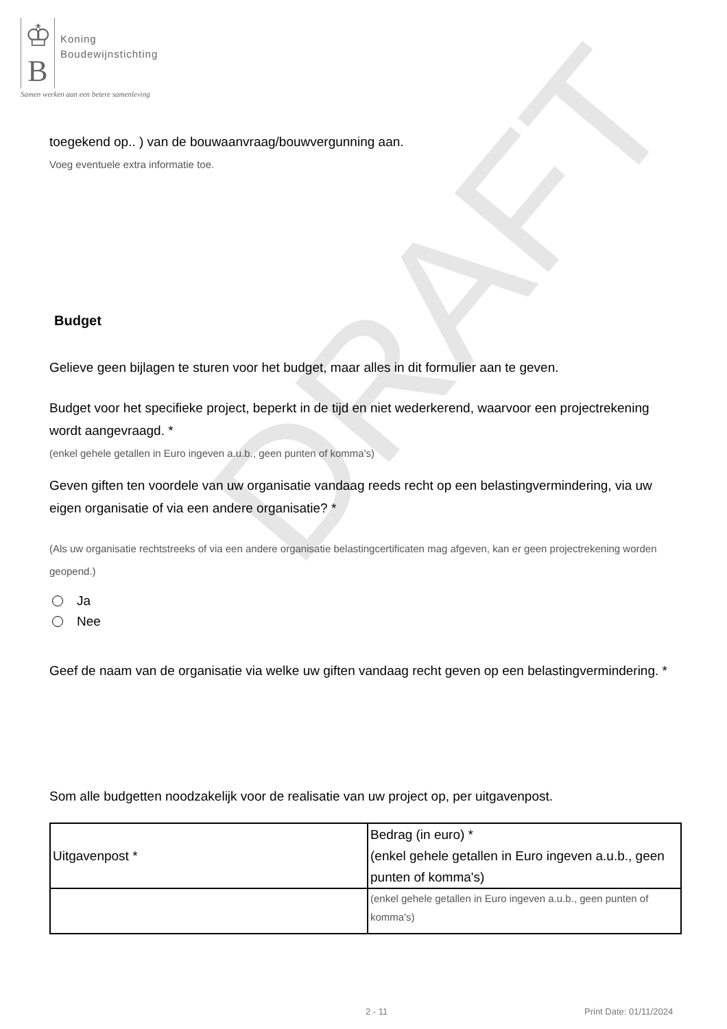DRAFT
♔
B
Koning
Boudewijnstichting
Samen werken aan een betere samenleving
toegekend op.. ) van de bouwaanvraag/bouwvergunning aan.
Voeg eventuele extra informatie toe.
Budget
Gelieve geen bijlagen te sturen voor het budget, maar alles in dit formulier aan te geven.
Budget voor het specifieke project, beperkt in de tijd en niet wederkerend, waarvoor een projectrekening wordt aangevraagd. *
(enkel gehele getallen in Euro ingeven a.u.b., geen punten of komma's)
Geven giften ten voordele van uw organisatie vandaag reeds recht op een belastingvermindering, via uw eigen organisatie of via een andere organisatie? *
(Als uw organisatie rechtstreeks of via een andere organisatie belastingcertificaten mag afgeven, kan er geen projectrekening worden geopend.)
Ja
Nee
Geef de naam van de organisatie via welke uw giften vandaag recht geven op een belastingvermindering. *
Som alle budgetten noodzakelijk voor de realisatie van uw project op, per uitgavenpost.
| Uitgavenpost * | Bedrag (in euro) * (enkel gehele getallen in Euro ingeven a.u.b., geen punten of komma's) |
| | (enkel gehele getallen in Euro ingeven a.u.b., geen punten of komma's) |
2 - 11 Print Date: 01/11/2024